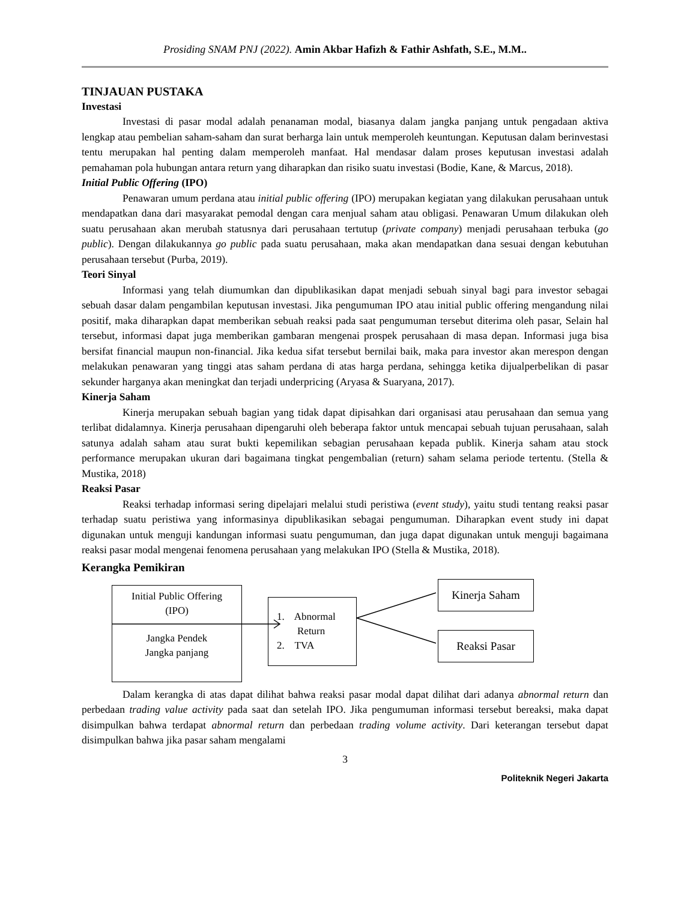Prosiding SNAM PNJ (2022). Amin Akbar Hafizh & Fathir Ashfath, S.E., M.M..
TINJAUAN PUSTAKA
Investasi
Investasi di pasar modal adalah penanaman modal, biasanya dalam jangka panjang untuk pengadaan aktiva lengkap atau pembelian saham-saham dan surat berharga lain untuk memperoleh keuntungan. Keputusan dalam berinvestasi tentu merupakan hal penting dalam memperoleh manfaat. Hal mendasar dalam proses keputusan investasi adalah pemahaman pola hubungan antara return yang diharapkan dan risiko suatu investasi (Bodie, Kane, & Marcus, 2018).
Initial Public Offering (IPO)
Penawaran umum perdana atau initial public offering (IPO) merupakan kegiatan yang dilakukan perusahaan untuk mendapatkan dana dari masyarakat pemodal dengan cara menjual saham atau obligasi. Penawaran Umum dilakukan oleh suatu perusahaan akan merubah statusnya dari perusahaan tertutup (private company) menjadi perusahaan terbuka (go public). Dengan dilakukannya go public pada suatu perusahaan, maka akan mendapatkan dana sesuai dengan kebutuhan perusahaan tersebut (Purba, 2019).
Teori Sinyal
Informasi yang telah diumumkan dan dipublikasikan dapat menjadi sebuah sinyal bagi para investor sebagai sebuah dasar dalam pengambilan keputusan investasi. Jika pengumuman IPO atau initial public offering mengandung nilai positif, maka diharapkan dapat memberikan sebuah reaksi pada saat pengumuman tersebut diterima oleh pasar, Selain hal tersebut, informasi dapat juga memberikan gambaran mengenai prospek perusahaan di masa depan. Informasi juga bisa bersifat financial maupun non-financial. Jika kedua sifat tersebut bernilai baik, maka para investor akan merespon dengan melakukan penawaran yang tinggi atas saham perdana di atas harga perdana, sehingga ketika dijualperbelikan di pasar sekunder harganya akan meningkat dan terjadi underpricing (Aryasa & Suaryana, 2017).
Kinerja Saham
Kinerja merupakan sebuah bagian yang tidak dapat dipisahkan dari organisasi atau perusahaan dan semua yang terlibat didalamnya. Kinerja perusahaan dipengaruhi oleh beberapa faktor untuk mencapai sebuah tujuan perusahaan, salah satunya adalah saham atau surat bukti kepemilikan sebagian perusahaan kepada publik. Kinerja saham atau stock performance merupakan ukuran dari bagaimana tingkat pengembalian (return) saham selama periode tertentu. (Stella & Mustika, 2018)
Reaksi Pasar
Reaksi terhadap informasi sering dipelajari melalui studi peristiwa (event study), yaitu studi tentang reaksi pasar terhadap suatu peristiwa yang informasinya dipublikasikan sebagai pengumuman. Diharapkan event study ini dapat digunakan untuk menguji kandungan informasi suatu pengumuman, dan juga dapat digunakan untuk menguji bagaimana reaksi pasar modal mengenai fenomena perusahaan yang melakukan IPO (Stella & Mustika, 2018).
Kerangka Pemikiran
Initial Public Offering
(IPO)
Jangka Pendek
Jangka panjang
1. Abnormal
Return
2. TVA
Kinerja Saham
Reaksi Pasar
Dalam kerangka di atas dapat dilihat bahwa reaksi pasar modal dapat dilihat dari adanya abnormal return dan perbedaan trading value activity pada saat dan setelah IPO. Jika pengumuman informasi tersebut bereaksi, maka dapat disimpulkan bahwa terdapat abnormal return dan perbedaan trading volume activity. Dari keterangan tersebut dapat disimpulkan bahwa jika pasar saham mengalami
3
Politeknik Negeri Jakarta